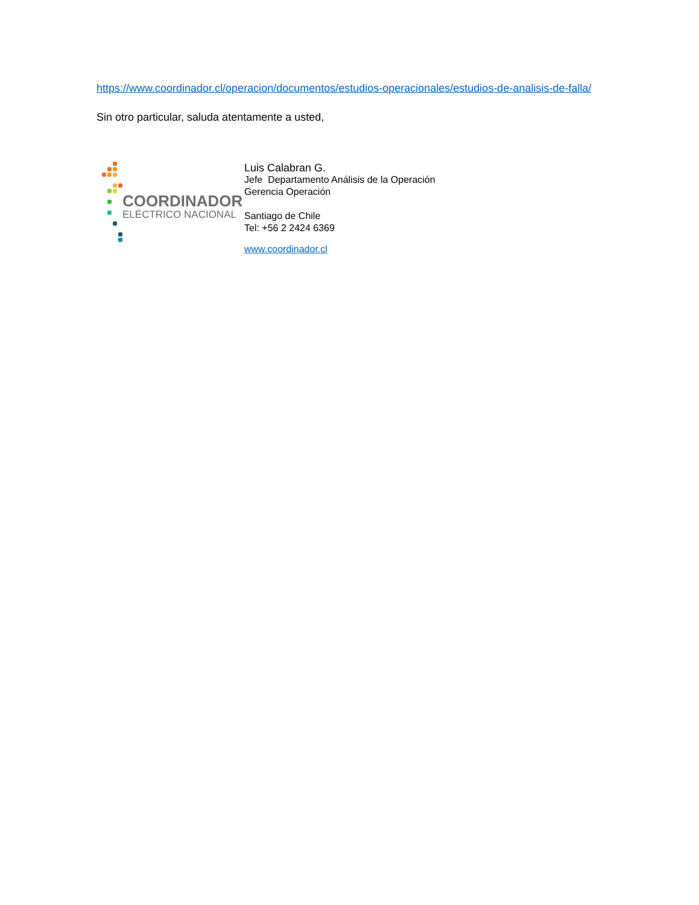https://www.coordinador.cl/operacion/documentos/estudios-operacionales/estudios-de-analisis-de-falla/
Sin otro particular, saluda atentamente a usted,
COORDINADOR
ELÉCTRICO NACIONAL
Luis Calabran G.
Jefe Departamento Análisis de la Operación
Gerencia Operación
Santiago de Chile
Tel: +56 2 2424 6369
www.coordinador.cl